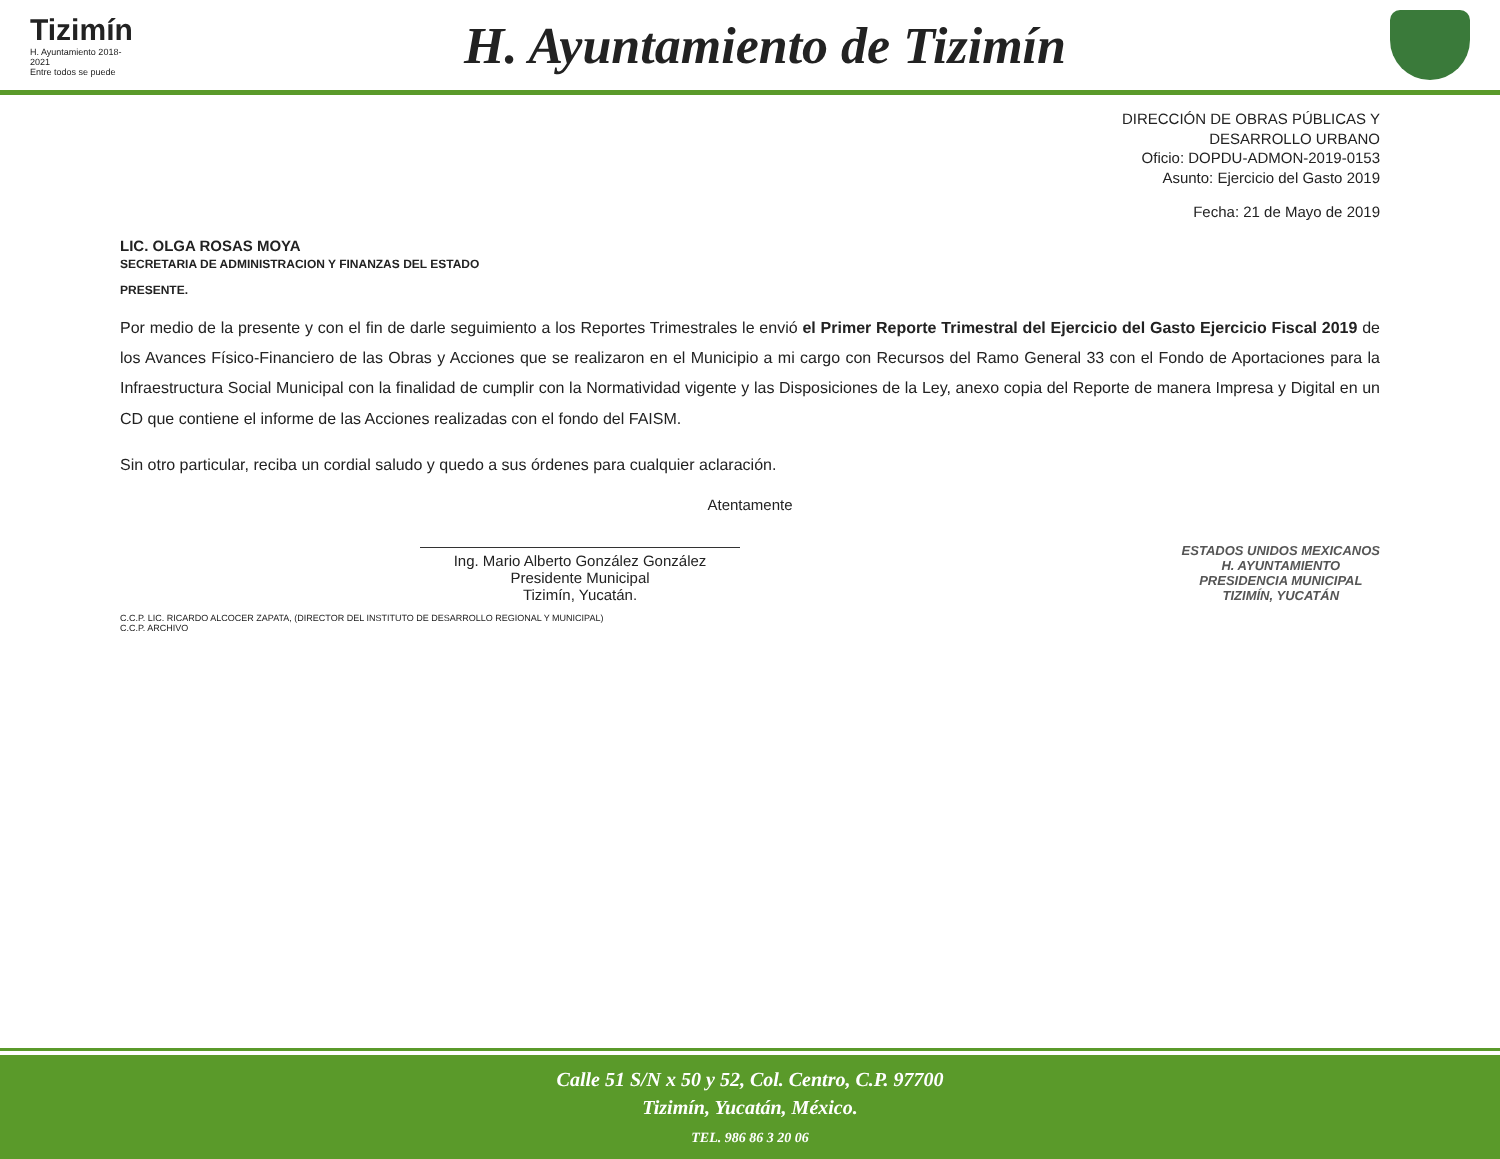Tizimín
H. Ayuntamiento 2018-2021
Entre todos se puede
H. Ayuntamiento de Tizimín
DIRECCIÓN DE OBRAS PÚBLICAS Y
DESARROLLO URBANO
Oficio: DOPDU-ADMON-2019-0153
Asunto: Ejercicio del Gasto 2019
Fecha: 21 de Mayo de 2019
LIC. OLGA ROSAS MOYA
SECRETARIA DE ADMINISTRACION Y FINANZAS DEL ESTADO
PRESENTE.
Por medio de la presente y con el fin de darle seguimiento a los Reportes Trimestrales le envió el Primer Reporte Trimestral del Ejercicio del Gasto Ejercicio Fiscal 2019 de los Avances Físico-Financiero de las Obras y Acciones que se realizaron en el Municipio a mi cargo con Recursos del Ramo General 33 con el Fondo de Aportaciones para la Infraestructura Social Municipal con la finalidad de cumplir con la Normatividad vigente y las Disposiciones de la Ley, anexo copia del Reporte de manera Impresa y Digital en un CD que contiene el informe de las Acciones realizadas con el fondo del FAISM.
Sin otro particular, reciba un cordial saludo y quedo a sus órdenes para cualquier aclaración.
Atentamente
Ing. Mario Alberto González González
Presidente Municipal
Tizimín, Yucatán.
ESTADOS UNIDOS MEXICANOS
H. AYUNTAMIENTO
PRESIDENCIA MUNICIPAL
TIZIMÍN, YUCATÁN
C.C.P. LIC. RICARDO ALCOCER ZAPATA, (DIRECTOR DEL INSTITUTO DE DESARROLLO REGIONAL Y MUNICIPAL)
C.C.P. ARCHIVO
Calle 51 S/N x 50 y 52, Col. Centro, C.P. 97700
Tizimín, Yucatán, México.
TEL. 986 86 3 20 06